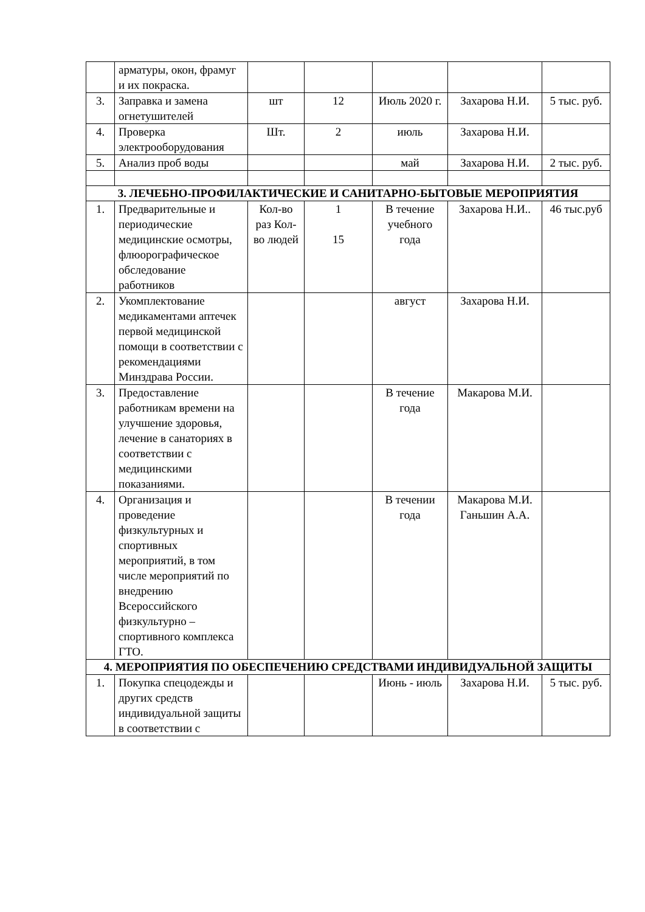| | арматуры, окон, фрамуг и их покраска. | | | | | |
| 3. | Заправка и замена огнетушителей | шт | 12 | Июль 2020 г. | Захарова Н.И. | 5 тыс. руб. |
| 4. | Проверка электрооборудования | Шт. | 2 | июль | Захарова Н.И. | |
| 5. | Анализ проб воды | | | май | Захарова Н.И. | 2 тыс. руб. |
| 3. ЛЕЧЕБНО-ПРОФИЛАКТИЧЕСКИЕ И САНИТАРНО-БЫТОВЫЕ МЕРОПРИЯТИЯ | | | | | | |
| 1. | Предварительные и периодические медицинские осмотры, флюорографическое обследование работников | Кол-во раз Кол-во людей | 1 15 | В течение учебного года | Захарова Н.И.. | 46 тыс.руб |
| 2. | Укомплектование медикаментами аптечек первой медицинской помощи в соответствии с рекомендациями Минздрава России. | | | август | Захарова Н.И. | |
| 3. | Предоставление работникам времени на улучшение здоровья, лечение в санаториях в соответствии с медицинскими показаниями. | | | В течение года | Макарова М.И. | |
| 4. | Организация и проведение физкультурных и спортивных мероприятий, в том числе мероприятий по внедрению Всероссийского физкультурно – спортивного комплекса ГТО. | | | В течении года | Макарова М.И. Ганьшин А.А. | |
| 4. МЕРОПРИЯТИЯ ПО ОБЕСПЕЧЕНИЮ СРЕДСТВАМИ ИНДИВИДУАЛЬНОЙ ЗАЩИТЫ | | | | | | |
| 1. | Покупка спецодежды и других средств индивидуальной защиты в соответствии с | | | Июнь - июль | Захарова Н.И. | 5 тыс. руб. |